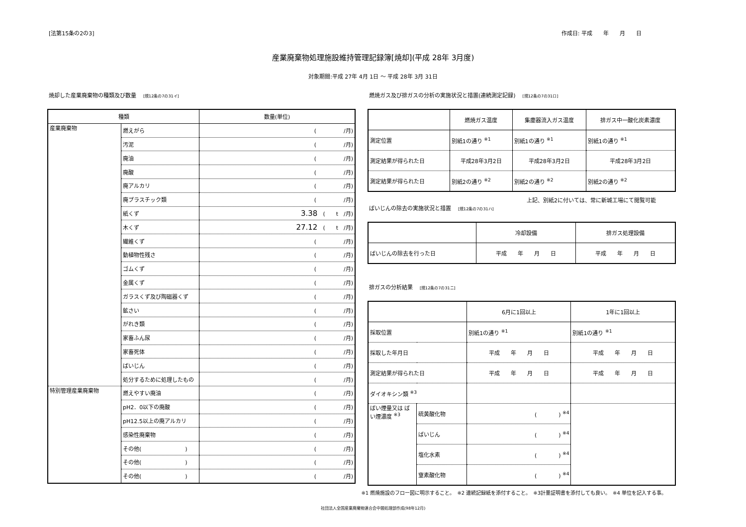[法第15条の2の3] 作成日: 平成　　年　　月　　日
産業廃棄物処理施設維持管理記録簿[焼却](平成 28年 3月度)
対象期間:平成 27年 4月 1日 ～ 平成 28年 3月 31日
焼却した産業廃棄物の種類及び数量 [規12条の7の31イ]
| 種類 | | 数量(単位) |
| --- | --- | --- |
| 産業廃棄物 | 燃えがら | ( /月) |
| | 汚泥 | ( /月) |
| | 廃油 | ( /月) |
| | 廃酸 | ( /月) |
| | 廃アルカリ | ( /月) |
| | 廃プラスチック類 | ( /月) |
| | 紙くず | 3.38 ( t /月) |
| | 木くず | 27.12 ( t /月) |
| | 繊維くず | ( /月) |
| | 動植物性残さ | ( /月) |
| | ゴムくず | ( /月) |
| | 金属くず | ( /月) |
| | ガラスくず及び陶磁器くず | ( /月) |
| | 鉱さい | ( /月) |
| | がれき類 | ( /月) |
| | 家畜ふん尿 | ( /月) |
| | 家畜死体 | ( /月) |
| | ばいじん | ( /月) |
| | 処分するために処理したもの | ( /月) |
| 特別管理産業廃棄物 | 燃えやすい廃油 | ( /月) |
| | pH2．0以下の廃酸 | ( /月) |
| | pH12.5以上の廃アルカリ | ( /月) |
| | 感染性廃棄物 | ( /月) |
| | その他( ) | ( /月) |
| | その他( ) | ( /月) |
| | その他( ) | ( /月) |
燃焼ガス及び排ガスの分析の実施状況と措置(連続測定記録) [規12条の7の31ロ]
| | 燃焼ガス温度 | 集塵器流入ガス温度 | 排ガス中一酸化炭素濃度 |
| --- | --- | --- | --- |
| 測定位置 | 別紙1の通り <sup>※1</sup> | 別紙1の通り <sup>※1</sup> | 別紙1の通り <sup>※1</sup> |
| 測定結果が得られた日 | 平成28年3月2日 | 平成28年3月2日 | 平成28年3月2日 |
| 測定結果が得られた日 | 別紙2の通り <sup>※2</sup> | 別紙2の通り <sup>※2</sup> | 別紙2の通り <sup>※2</sup> |
上記、別紙2に付いては、常に新城工場にて閲覧可能
ばいじんの除去の実施状況と措置 [規12条の7の31ハ]
| | 冷却設備 | 排ガス処理設備 |
| --- | --- | --- |
| ばいじんの除去を行った日 | 平成 年 月 日 | 平成 年 月 日 |
排ガスの分析結果 [規12条の7の31ニ]
| | | 6月に1回以上 | 1年に1回以上 |
| --- | --- | --- | --- |
| 採取位置 | | 別紙1の通り <sup>※1</sup> | 別紙1の通り <sup>※1</sup> |
| 採取した年月日 | | 平成 年 月 日 | 平成 年 月 日 |
| 測定結果が得られた日 | | 平成 年 月 日 | 平成 年 月 日 |
| ダイオキシン類 <sup>※3</sup> | | | |
| ばい煙量又は ばい煙濃度 <sup>※3</sup> | 硫黄酸化物 | ( ) <sup>※4</sup> | |
| | ばいじん | ( ) <sup>※4</sup> | |
| | 塩化水素 | ( ) <sup>※4</sup> | |
| | 窒素酸化物 | ( ) <sup>※4</sup> | |
※1 燃焼施設のフロー図に明示すること。　※2 連続記録紙を添付すること。　※3計量証明書を添付しても良い。　※4 単位を記入する事。
社団法人全国産業廃棄物連合会中間処理部作成(98年12月)